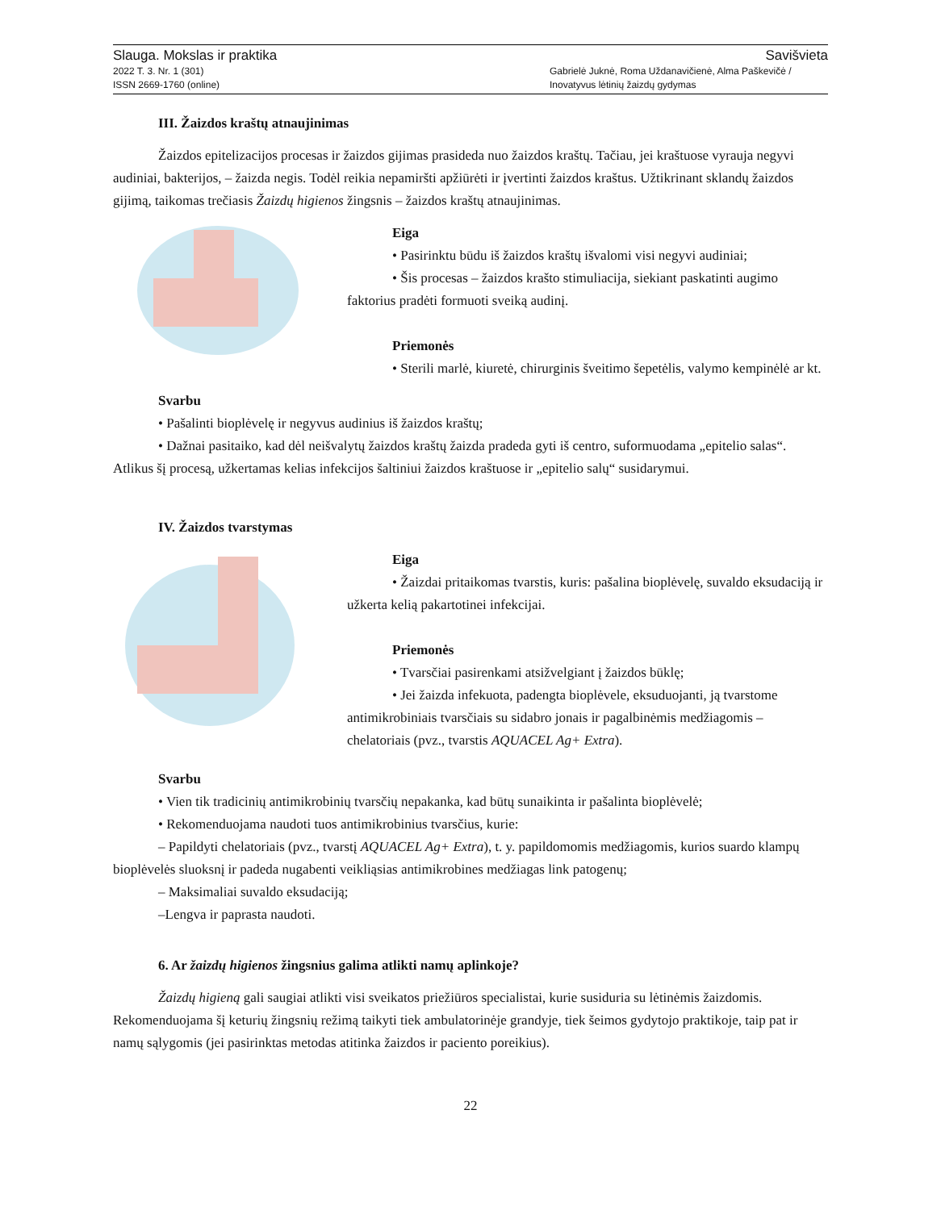Slauga. Mokslas ir praktika
2022 T. 3. Nr. 1 (301)
ISSN 2669-1760 (online)
Savišvieta
Gabrielė Juknė, Roma Uždanavičienė, Alma Paškevičė /
Inovatyvus lėtinių žaizdų gydymas
III. Žaizdos kraštų atnaujinimas
Žaizdos epitelizacijos procesas ir žaizdos gijimas prasideda nuo žaizdos kraštų. Tačiau, jei kraštuose vyrauja negyvi audiniai, bakterijos, – žaizda negis. Todėl reikia nepamiršti apžiūrėti ir įvertinti žaizdos kraštus. Užtikrinant sklandų žaizdos gijimą, taikomas trečiasis Žaizdų higienos žingsnis – žaizdos kraštų atnaujinimas.
Eiga
• Pasirinktu būdu iš žaizdos kraštų išvalomi visi negyvi audiniai;
• Šis procesas – žaizdos krašto stimuliacija, siekiant paskatinti augimo faktorius pradėti formuoti sveiką audinį.
Priemonės
• Sterili marlė, kiuretė, chirurginis šveitimo šepetėlis, valymo kempinėlė ar kt.
Svarbu
• Pašalinti bioplėvelę ir negyvus audinius iš žaizdos kraštų;
• Dažnai pasitaiko, kad dėl neišvalytų žaizdos kraštų žaizda pradeda gyti iš centro, suformuodama „epitelio salas“. Atlikus šį procesą, užkertamas kelias infekcijos šaltiniui žaizdos kraštuose ir „epitelio salų“ susidarymui.
IV. Žaizdos tvarstymas
Eiga
• Žaizdai pritaikomas tvarstis, kuris: pašalina bioplėvelę, suvaldo eksudaciją ir užkerta kelią pakartotinei infekcijai.
Priemonės
• Tvarsčiai pasirenkami atsižvelgiant į žaizdos būklę;
• Jei žaizda infekuota, padengta bioplėvele, eksuduojanti, ją tvarstome antimikrobiniais tvarsčiais su sidabro jonais ir pagalbinėmis medžiagomis – chelatoriais (pvz., tvarstis AQUACEL Ag+ Extra).
Svarbu
• Vien tik tradicinių antimikrobinių tvarsčių nepakanka, kad būtų sunaikinta ir pašalinta bioplėvelė;
• Rekomenduojama naudoti tuos antimikrobinius tvarsčius, kurie:
– Papildyti chelatoriais (pvz., tvarstį AQUACEL Ag+ Extra), t. y. papildomomis medžiagomis, kurios suardo klampų bioplėvelės sluoksnį ir padeda nugabenti veikliąsias antimikrobines medžiagas link patogenų;
– Maksimaliai suvaldo eksudaciją;
–Lengva ir paprasta naudoti.
6. Ar žaizdų higienos žingsnius galima atlikti namų aplinkoje?
Žaizdų higieną gali saugiai atlikti visi sveikatos priežiūros specialistai, kurie susiduria su lėtinėmis žaizdomis. Rekomenduojama šį keturių žingsnių režimą taikyti tiek ambulatorinėje grandyje, tiek šeimos gydytojo praktikoje, taip pat ir namų sąlygomis (jei pasirinktas metodas atitinka žaizdos ir paciento poreikius).
22